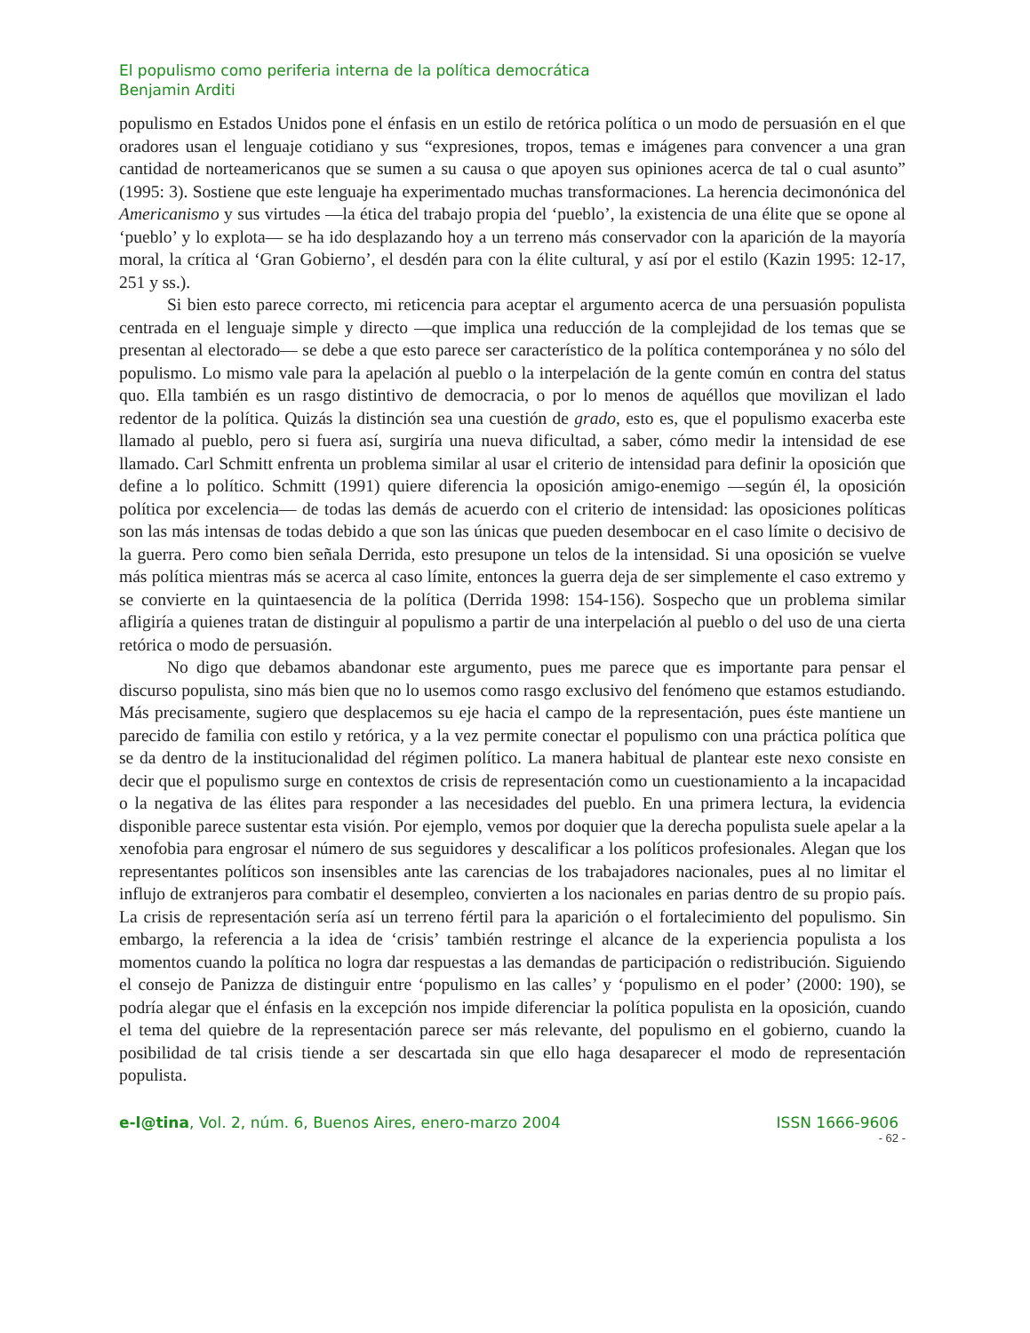El populismo como periferia interna de la política democrática
Benjamin Arditi
populismo en Estados Unidos pone el énfasis en un estilo de retórica política o un modo de persuasión en el que oradores usan el lenguaje cotidiano y sus “expresiones, tropos, temas e imágenes para convencer a una gran cantidad de norteamericanos que se sumen a su causa o que apoyen sus opiniones acerca de tal o cual asunto” (1995: 3). Sostiene que este lenguaje ha experimentado muchas transformaciones. La herencia decimonónica del Americanismo y sus virtudes —la ética del trabajo propia del ‘pueblo’, la existencia de una élite que se opone al ‘pueblo’ y lo explota— se ha ido desplazando hoy a un terreno más conservador con la aparición de la mayoría moral, la crítica al ‘Gran Gobierno’, el desdén para con la élite cultural, y así por el estilo (Kazin 1995: 12-17, 251 y ss.).
Si bien esto parece correcto, mi reticencia para aceptar el argumento acerca de una persuasión populista centrada en el lenguaje simple y directo —que implica una reducción de la complejidad de los temas que se presentan al electorado— se debe a que esto parece ser característico de la política contemporánea y no sólo del populismo. Lo mismo vale para la apelación al pueblo o la interpelación de la gente común en contra del status quo. Ella también es un rasgo distintivo de democracia, o por lo menos de aquéllos que movilizan el lado redentor de la política. Quizás la distinción sea una cuestión de grado, esto es, que el populismo exacerba este llamado al pueblo, pero si fuera así, surgiría una nueva dificultad, a saber, cómo medir la intensidad de ese llamado. Carl Schmitt enfrenta un problema similar al usar el criterio de intensidad para definir la oposición que define a lo político. Schmitt (1991) quiere diferencia la oposición amigo-enemigo —según él, la oposición política por excelencia— de todas las demás de acuerdo con el criterio de intensidad: las oposiciones políticas son las más intensas de todas debido a que son las únicas que pueden desembocar en el caso límite o decisivo de la guerra. Pero como bien señala Derrida, esto presupone un telos de la intensidad. Si una oposición se vuelve más política mientras más se acerca al caso límite, entonces la guerra deja de ser simplemente el caso extremo y se convierte en la quintaesencia de la política (Derrida 1998: 154-156). Sospecho que un problema similar afligiría a quienes tratan de distinguir al populismo a partir de una interpelación al pueblo o del uso de una cierta retórica o modo de persuasión.
No digo que debamos abandonar este argumento, pues me parece que es importante para pensar el discurso populista, sino más bien que no lo usemos como rasgo exclusivo del fenómeno que estamos estudiando. Más precisamente, sugiero que desplacemos su eje hacia el campo de la representación, pues éste mantiene un parecido de familia con estilo y retórica, y a la vez permite conectar el populismo con una práctica política que se da dentro de la institucionalidad del régimen político. La manera habitual de plantear este nexo consiste en decir que el populismo surge en contextos de crisis de representación como un cuestionamiento a la incapacidad o la negativa de las élites para responder a las necesidades del pueblo. En una primera lectura, la evidencia disponible parece sustentar esta visión. Por ejemplo, vemos por doquier que la derecha populista suele apelar a la xenofobia para engrosar el número de sus seguidores y descalificar a los políticos profesionales. Alegan que los representantes políticos son insensibles ante las carencias de los trabajadores nacionales, pues al no limitar el influjo de extranjeros para combatir el desempleo, convierten a los nacionales en parias dentro de su propio país. La crisis de representación sería así un terreno fértil para la aparición o el fortalecimiento del populismo. Sin embargo, la referencia a la idea de ‘crisis’ también restringe el alcance de la experiencia populista a los momentos cuando la política no logra dar respuestas a las demandas de participación o redistribución. Siguiendo el consejo de Panizza de distinguir entre ‘populismo en las calles’ y ‘populismo en el poder’ (2000: 190), se podría alegar que el énfasis en la excepción nos impide diferenciar la política populista en la oposición, cuando el tema del quiebre de la representación parece ser más relevante, del populismo en el gobierno, cuando la posibilidad de tal crisis tiende a ser descartada sin que ello haga desaparecer el modo de representación populista.
e-l@tina, Vol. 2, núm. 6, Buenos Aires, enero-marzo 2004 ISSN 1666-9606
- 62 -